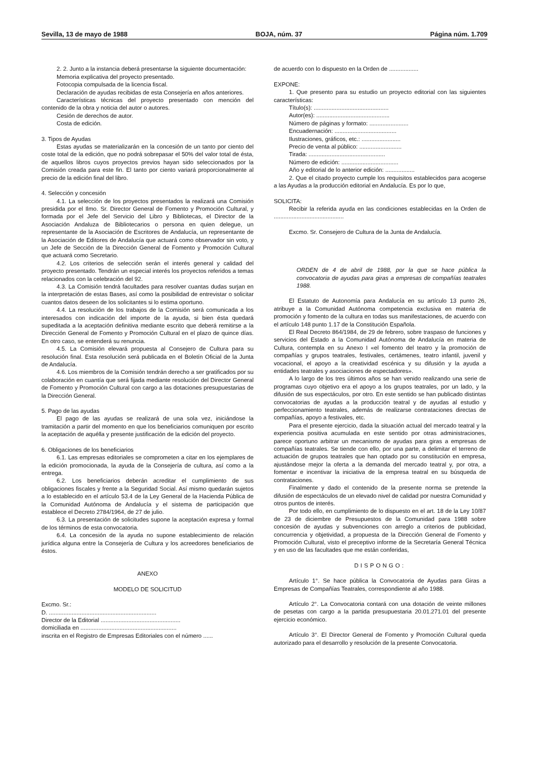Sevilla, 13 de mayo de 1988 BOJA, núm. 37 Página núm. 1.709
2. 2. Junto a la instancia deberá presentarse la siguiente documentación:
Memoria explicativa del proyecto presentado.
Fotocopia compulsada de la licencia fiscal.
Declaración de ayudas recibidas de esta Consejería en años anteriores.
Características técnicas del proyecto presentado con mención del contenido de la obra y noticia del autor o autores.
Cesión de derechos de autor.
Costa de edición.
3. Tipos de Ayudas
Estas ayudas se materializarán en la concesión de un tanto por ciento del coste total de la edición, que no podrá sobrepasar el 50% del valor total de ésta, de aquellos libros cuyos proyectos previos hayan sido seleccionados por la Comisión creada para este fin. El tanto por ciento variará proporcionalmente al precio de la edición final del libro.
4. Selección y concesión
4.1. La selección de los proyectos presentados la realizará una Comisión presidida por el Ilmo. Sr. Director General de Fomento y Promoción Cultural, y formada por el Jefe del Servicio del Libro y Bibliotecas, el Director de la Asociación Andaluza de Bibliotecarios o persona en quien delegue, un representante de la Asociación de Escritores de Andalucía, un representante de la Asociación de Editores de Andalucía que actuará como observador sin voto, y un Jefe de Sección de la Dirección General de Fomento y Promoción Cultural que actuará como Secretario.
4.2. Los criterios de selección serán el interés general y calidad del proyecto presentado. Tendrán un especial interés los proyectos referidos a temas relacionados con la celebración del 92.
4.3. La Comisión tendrá facultades para resolver cuantas dudas surjan en la interpretación de estas Bases, así como la posibilidad de entrevistar o solicitar cuantos datos deseen de los solicitantes si lo estima oportuno.
4.4. La resolución de los trabajos de la Comisión será comunicada a los interesados con indicación del importe de la ayuda, si bien ésta quedará supeditada a la aceptación definitiva mediante escrito que deberá remitirse a la Dirección General de Fomento y Promoción Cultural en el plazo de quince días. En otro caso, se entenderá su renuncia.
4.5. La Comisión elevará propuesta al Consejero de Cultura para su resolución final. Esta resolución será publicada en el Boletín Oficial de la Junta de Andalucía.
4.6. Los miembros de la Comisión tendrán derecho a ser gratificados por su colaboración en cuantía que será fijada mediante resolución del Director General de Fomento y Promoción Cultural con cargo a las dotaciones presupuestarias de la Dirección General.
5. Pago de las ayudas
El pago de las ayudas se realizará de una sola vez, iniciándose la tramitación a partir del momento en que los beneficiarios comuniquen por escrito la aceptación de aquélla y presente justificación de la edición del proyecto.
6. Obligaciones de los beneficiarios
6.1. Las empresas editoriales se comprometen a citar en los ejemplares de la edición promocionada, la ayuda de la Consejería de cultura, así como a la entrega.
6.2. Los beneficiarios deberán acreditar el cumplimiento de sus obligaciones fiscales y frente a la Seguridad Social. Así mismo quedarán sujetos a lo establecido en el artículo 53.4 de la Ley General de la Hacienda Pública de la Comunidad Autónoma de Andalucía y el sistema de participación que establece el Decreto 2784/1964, de 27 de julio.
6.3. La presentación de solicitudes supone la aceptación expresa y formal de los términos de esta convocatoria.
6.4. La concesión de la ayuda no supone establecimiento de relación jurídica alguna entre la Consejería de Cultura y los acreedores beneficiarios de éstos.
ANEXO
MODELO DE SOLICITUD
Excmo. Sr.:
D. ..................................................................
Director de la Editorial .................................................
domiciliada en ...........................................................
inscrita en el Registro de Empresas Editoriales con el número ......
de acuerdo con lo dispuesto en la Orden de ..................
EXPONE:
1. Que presento para su estudio un proyecto editorial con las siguientes características:
Título(s): ..............................................
Autor(es): .............................................
Número de páginas y formato: ........................
Encuadernación: ......................................
Ilustraciones, gráficos, etc.: ........................
Precio de venta al público: ..........................
Tirada: ...............................................
Número de edición: ...................................
Año y editorial de lo anterior edición: ..................
2. Que el citado proyecto cumple los requisitos establecidos para acogerse a las Ayudas a la producción editorial en Andalucía. Es por lo que,
SOLICITA:
Recibir la referida ayuda en las condiciones establecidas en la Orden de ...........................................
Excmo. Sr. Consejero de Cultura de la Junta de Andalucía.
ORDEN de 4 de abril de 1988, por la que se hace pública la convocatoria de ayudas para giras a empresas de compañías teatrales 1988.
El Estatuto de Autonomía para Andalucía en su artículo 13 punto 26, atribuye a la Comunidad Autónoma competencia exclusiva en materia de promoción y fomento de la cultura en todas sus manifestaciones, de acuerdo con el artículo 148 punto 1.17 de la Constitución Española.
El Real Decreto 864/1984, de 29 de febrero, sobre traspaso de funciones y servicios del Estado a la Comunidad Autónoma de Andalucía en materia de Cultura, contempla en su Anexo I «el fomento del teatro y la promoción de compañías y grupos teatrales, festivales, certámenes, teatro infantil, juvenil y vocacional, el apoyo a la creatividad escénica y su difusión y la ayuda a entidades teatrales y asociaciones de espectadores».
A lo largo de los tres últimos años se han venido realizando una serie de programas cuyo objetivo era el apoyo a los grupos teatrales, por un lado, y la difusión de sus espectáculos, por otro. En este sentido se han publicado distintas convocatorias de ayudas a la producción teatral y de ayudas al estudio y perfeccionamiento teatrales, además de realizarse contrataciones directas de compañías, apoyo a festivales, etc.
Para el presente ejercicio, dada la situación actual del mercado teatral y la experiencia positiva acumulada en este sentido por otras administraciones, parece oportuno arbitrar un mecanismo de ayudas para giras a empresas de compañías teatrales. Se tiende con ello, por una parte, a delimitar el terreno de actuación de grupos teatrales que han optado por su constitución en empresa, ajustándose mejor la oferta a la demanda del mercado teatral y, por otra, a fomentar e incentivar la iniciativa de la empresa teatral en su búsqueda de contrataciones.
Finalmente y dado el contenido de la presente norma se pretende la difusión de espectáculos de un elevado nivel de calidad por nuestra Comunidad y otros puntos de interés.
Por todo ello, en cumplimiento de lo dispuesto en el art. 18 de la Ley 10/87 de 23 de diciembre de Presupuestos de la Comunidad para 1988 sobre concesión de ayudas y subvenciones con arreglo a criterios de publicidad, concurrencia y objetividad, a propuesta de la Dirección General de Fomento y Promoción Cultural, visto el preceptivo informe de la Secretaría General Técnica y en uso de las facultades que me están conferidas,
DISPONGO:
Artículo 1°. Se hace pública la Convocatoria de Ayudas para Giras a Empresas de Compañías Teatrales, correspondiente al año 1988.
Artículo 2°. La Convocatoria contará con una dotación de veinte millones de pesetas con cargo a la partida presupuestaria 20.01.271.01 del presente ejercicio económico.
Artículo 3°. El Director General de Fomento y Promoción Cultural queda autorizado para el desarrollo y resolución de la presente Convocatoria.